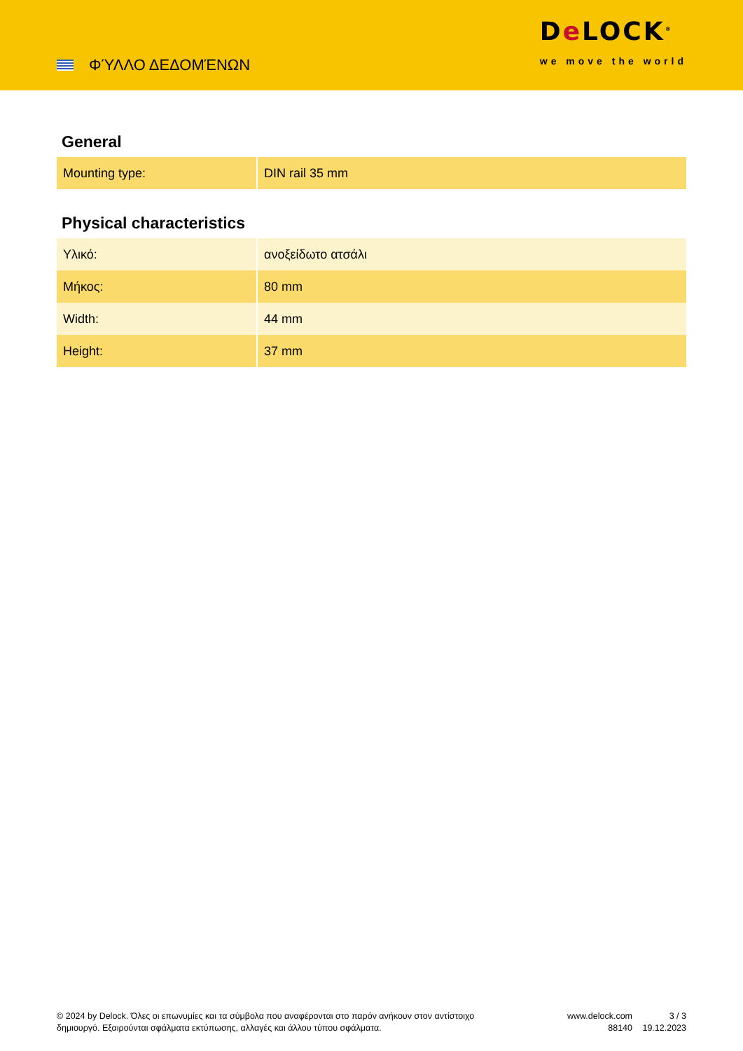ΦΎΛΛΟ ΔΕΔΟΜΈΝΩΝ
De LOCK<sup>®</sup>
we move the world
General
| Mounting type: | DIN rail 35 mm |
Physical characteristics
| Υλικό: | ανοξείδωτο ατσάλι |
| Μήκος: | 80 mm |
| Width: | 44 mm |
| Height: | 37 mm |
© 2024 by Delock. Όλες οι επωνυμίες και τα σύμβολα που αναφέρονται στο παρόν ανήκουν στον αντίστοιχο δημιουργό. Εξαιρούνται σφάλματα εκτύπωσης, αλλαγές και άλλου τύπου σφάλματα.
www.delock.com
88140
3 / 3
19.12.2023